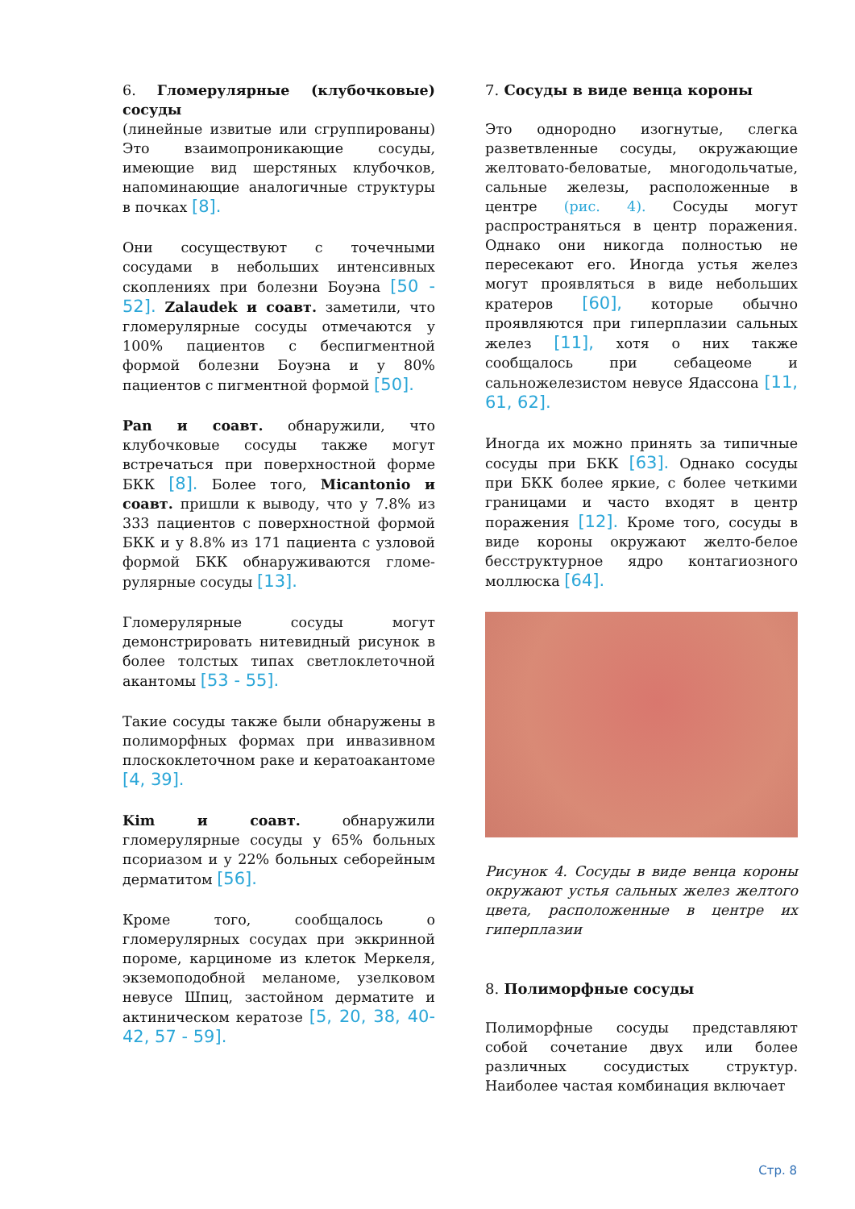6. Гломерулярные (клубочковые) сосуды
(линейные извитые или сгруппированы) Это взаимопроникающие сосуды, имеющие вид шерстяных клубочков, напоминающие аналогичные структуры в почках [8].
Они сосуществуют с точечными сосудами в небольших интенсивных скоплениях при болезни Боуэна [50 - 52]. Zalaudek и соавт. заметили, что гломерулярные сосуды отмечаются у 100% пациентов с беспигментной формой болезни Боуэна и у 80% пациентов с пигментной формой [50].
Pan и соавт. обнаружили, что клубочковые сосуды также могут встречаться при поверхностной форме БКК [8]. Более того, Micantonio и соавт. пришли к выводу, что у 7.8% из 333 пациентов с поверхностной формой БКК и у 8.8% из 171 пациента с узловой формой БКК обнаруживаются гломе-рулярные сосуды [13].
Гломерулярные сосуды могут демонстрировать нитевидный рисунок в более толстых типах светлоклеточной акантомы [53 - 55].
Такие сосуды также были обнаружены в полиморфных формах при инвазивном плоскоклеточном раке и кератоакантоме [4, 39].
Kim и соавт. обнаружили гломерулярные сосуды у 65% больных псориазом и у 22% больных себорейным дерматитом [56].
Кроме того, сообщалось о гломерулярных сосудах при эккринной пороме, карциноме из клеток Меркеля, экземоподобной меланоме, узелковом невусе Шпиц, застойном дерматите и актиническом кератозе [5, 20, 38, 40-42, 57 - 59].
7. Сосуды в виде венца короны
Это однородно изогнутые, слегка разветвленные сосуды, окружающие желтовато-беловатые, многодольчатые, сальные железы, расположенные в центре (рис. 4). Сосуды могут распространяться в центр поражения. Однако они никогда полностью не пересекают его. Иногда устья желез могут проявляться в виде небольших кратеров [60], которые обычно проявляются при гиперплазии сальных желез [11], хотя о них также сообщалось при себацеоме и сальножелезистом невусе Ядассона [11, 61, 62].
Иногда их можно принять за типичные сосуды при БКК [63]. Однако сосуды при БКК более яркие, с более четкими границами и часто входят в центр поражения [12]. Кроме того, сосуды в виде короны окружают желто-белое бесструктурное ядро контагиозного моллюска [64].
Рисунок 4. Сосуды в виде венца короны окружают устья сальных желез желтого цвета, расположенные в центре их гиперплазии
8. Полиморфные сосуды
Полиморфные сосуды представляют собой сочетание двух или более различных сосудистых структур. Наиболее частая комбинация включает
Стр. 8